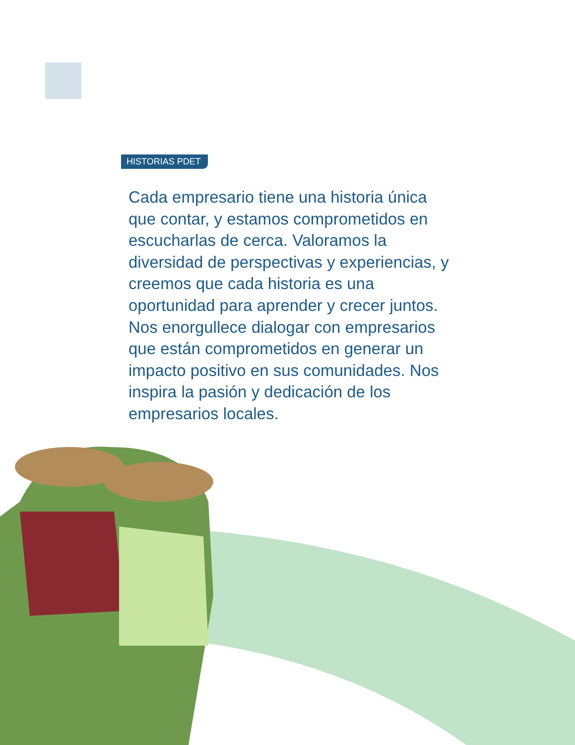HISTORIAS PDET
Cada empresario tiene una historia única que contar, y estamos comprometidos en escucharlas de cerca. Valoramos la diversidad de perspectivas y experiencias, y creemos que cada historia es una oportunidad para aprender y crecer juntos. Nos enorgullece dialogar con empresarios que están comprometidos en generar un impacto positivo en sus comunidades. Nos inspira la pasión y dedicación de los empresarios locales.